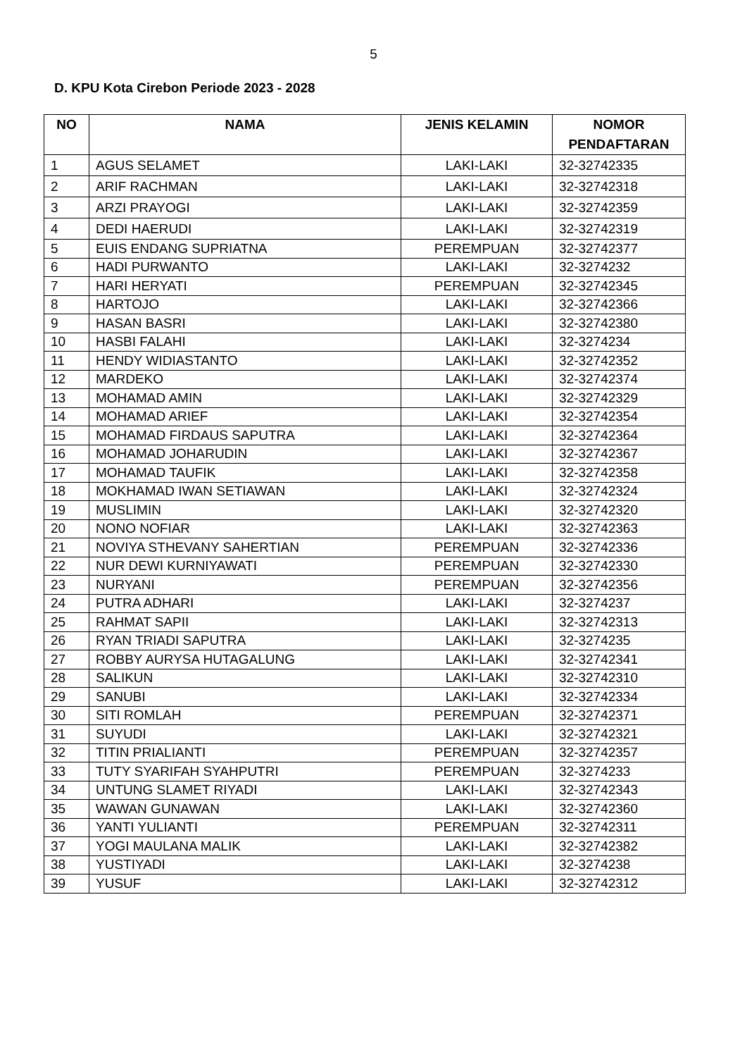5
D. KPU Kota Cirebon Periode 2023 - 2028
| NO | NAMA | JENIS KELAMIN | NOMOR PENDAFTARAN |
| --- | --- | --- | --- |
| 1 | AGUS SELAMET | LAKI-LAKI | 32-32742335 |
| 2 | ARIF RACHMAN | LAKI-LAKI | 32-32742318 |
| 3 | ARZI PRAYOGI | LAKI-LAKI | 32-32742359 |
| 4 | DEDI HAERUDI | LAKI-LAKI | 32-32742319 |
| 5 | EUIS ENDANG SUPRIATNA | PEREMPUAN | 32-32742377 |
| 6 | HADI PURWANTO | LAKI-LAKI | 32-3274232 |
| 7 | HARI HERYATI | PEREMPUAN | 32-32742345 |
| 8 | HARTOJO | LAKI-LAKI | 32-32742366 |
| 9 | HASAN BASRI | LAKI-LAKI | 32-32742380 |
| 10 | HASBI FALAHI | LAKI-LAKI | 32-3274234 |
| 11 | HENDY WIDIASTANTO | LAKI-LAKI | 32-32742352 |
| 12 | MARDEKO | LAKI-LAKI | 32-32742374 |
| 13 | MOHAMAD AMIN | LAKI-LAKI | 32-32742329 |
| 14 | MOHAMAD ARIEF | LAKI-LAKI | 32-32742354 |
| 15 | MOHAMAD FIRDAUS SAPUTRA | LAKI-LAKI | 32-32742364 |
| 16 | MOHAMAD JOHARUDIN | LAKI-LAKI | 32-32742367 |
| 17 | MOHAMAD TAUFIK | LAKI-LAKI | 32-32742358 |
| 18 | MOKHAMAD IWAN SETIAWAN | LAKI-LAKI | 32-32742324 |
| 19 | MUSLIMIN | LAKI-LAKI | 32-32742320 |
| 20 | NONO NOFIAR | LAKI-LAKI | 32-32742363 |
| 21 | NOVIYA STHEVANY SAHERTIAN | PEREMPUAN | 32-32742336 |
| 22 | NUR DEWI KURNIYAWATI | PEREMPUAN | 32-32742330 |
| 23 | NURYANI | PEREMPUAN | 32-32742356 |
| 24 | PUTRA ADHARI | LAKI-LAKI | 32-3274237 |
| 25 | RAHMAT SAPII | LAKI-LAKI | 32-32742313 |
| 26 | RYAN TRIADI SAPUTRA | LAKI-LAKI | 32-3274235 |
| 27 | ROBBY AURYSA HUTAGALUNG | LAKI-LAKI | 32-32742341 |
| 28 | SALIKUN | LAKI-LAKI | 32-32742310 |
| 29 | SANUBI | LAKI-LAKI | 32-32742334 |
| 30 | SITI ROMLAH | PEREMPUAN | 32-32742371 |
| 31 | SUYUDI | LAKI-LAKI | 32-32742321 |
| 32 | TITIN PRIALIANTI | PEREMPUAN | 32-32742357 |
| 33 | TUTY SYARIFAH SYAHPUTRI | PEREMPUAN | 32-3274233 |
| 34 | UNTUNG SLAMET RIYADI | LAKI-LAKI | 32-32742343 |
| 35 | WAWAN GUNAWAN | LAKI-LAKI | 32-32742360 |
| 36 | YANTI YULIANTI | PEREMPUAN | 32-32742311 |
| 37 | YOGI MAULANA MALIK | LAKI-LAKI | 32-32742382 |
| 38 | YUSTIYADI | LAKI-LAKI | 32-3274238 |
| 39 | YUSUF | LAKI-LAKI | 32-32742312 |